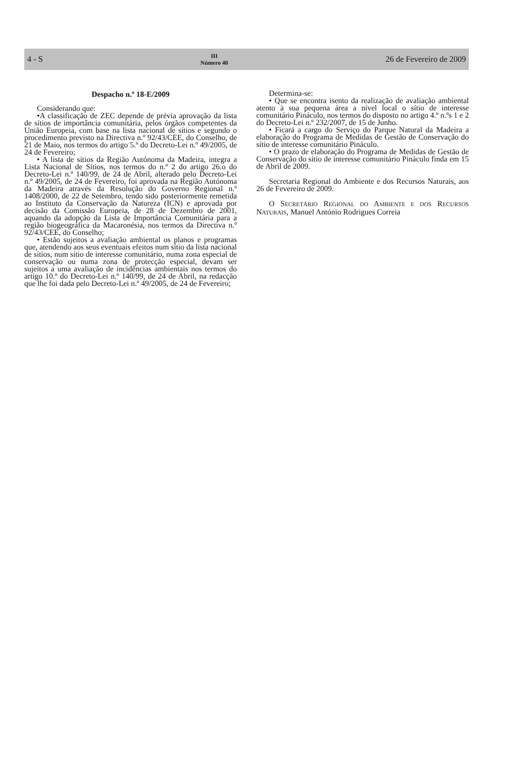4 - S
III
Número 40
26 de Fevereiro de 2009
Despacho n.º 18-E/2009
Considerando que:
•A classificação de ZEC depende de prévia aprovação da lista de sítios de importância comunitária, pelos órgãos competentes da União Europeia, com base na lista nacional de sítios e segundo o procedimento previsto na Directiva n.º 92/43/CEE, do Conselho, de 21 de Maio, nos termos do artigo 5.º do Decreto-Lei n.º 49/2005, de 24 de Fevereiro;
• A lista de sítios da Região Autónoma da Madeira, integra a Lista Nacional de Sítios, nos termos do n.º 2 do artigo 26.o do Decreto-Lei n.º 140/99, de 24 de Abril, alterado pelo Decreto-Lei n.º 49/2005, de 24 de Fevereiro, foi aprovada na Região Autónoma da Madeira através da Resolução do Governo Regional n.º 1408/2000, de 22 de Setembro, tendo sido posteriormente remetida ao Instituto da Conservação da Natureza (ICN) e aprovada por decisão da Comissão Europeia, de 28 de Dezembro de 2001, aquando da adopção da Lista de Importância Comunitária para a região biogeográfica da Macaronésia, nos termos da Directiva n.º 92/43/CEE, do Conselho;
• Estão sujeitos a avaliação ambiental os planos e programas que, atendendo aos seus eventuais efeitos num sítio da lista nacional de sítios, num sítio de interesse comunitário, numa zona especial de conservação ou numa zona de protecção especial, devam ser sujeitos a uma avaliação de incidências ambientais nos termos do artigo 10.º do Decreto-Lei n.º 140/99, de 24 de Abril, na redacção que lhe foi dada pelo Decreto-Lei n.º 49/2005, de 24 de Fevereiro;
Determina-se:
• Que se encontra isento da realização de avaliação ambiental atento à sua pequena área a nível local o sítio de interesse comunitário Pináculo, nos termos do disposto no artigo 4.º n.ºs 1 e 2 do Decreto-Lei n.º 232/2007, de 15 de Junho.
• Ficará a cargo do Serviço do Parque Natural da Madeira a elaboração do Programa de Medidas de Gestão de Conservação do sítio de interesse comunitário Pináculo.
• O prazo de elaboração do Programa de Medidas de Gestão de Conservação do sítio de interesse comunitário Pináculo finda em 15 de Abril de 2009.
Secretaria Regional do Ambiente e dos Recursos Naturais, aos 26 de Fevereiro de 2009.
O SECRETÁRIO REGIONAL DO AMBIENTE E DOS RECURSOS NATURAIS, Manuel António Rodrigues Correia